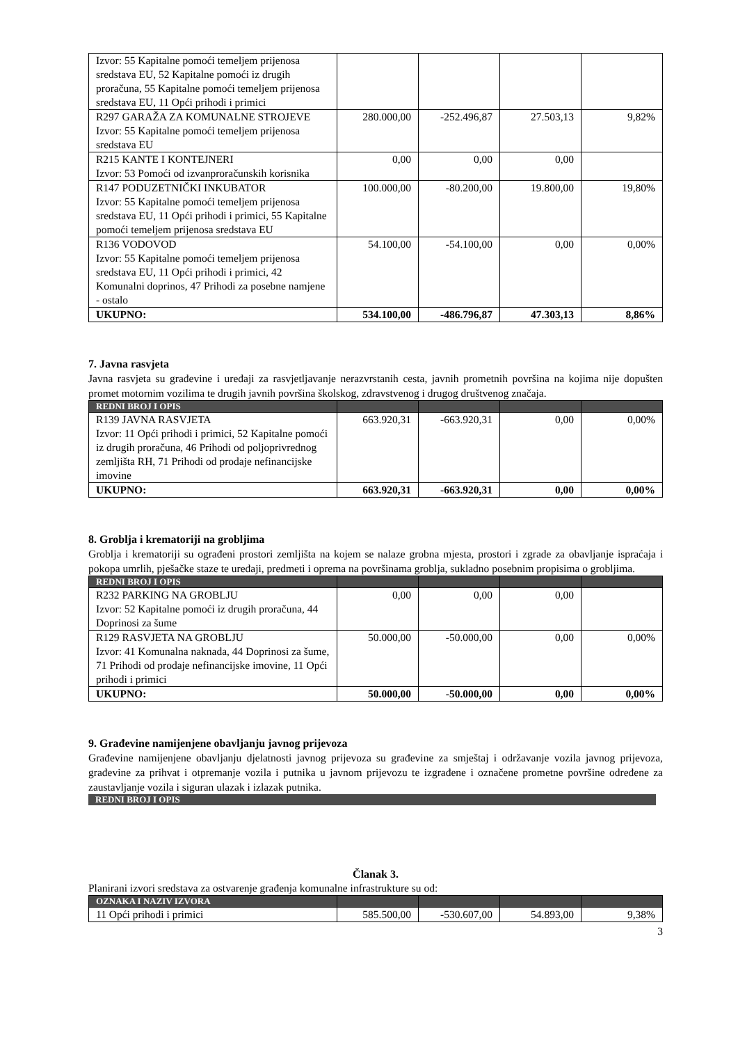| Izvor: 55 Kapitalne pomoći temeljem prijenosa sredstava EU, 52 Kapitalne pomoći iz drugih proračuna, 55 Kapitalne pomoći temeljem prijenosa sredstava EU, 11 Opći prihodi i primici | | | | |
| R297 GARAŽA ZA KOMUNALNE STROJEVE Izvor: 55 Kapitalne pomoći temeljem prijenosa sredstava EU | 280.000,00 | -252.496,87 | 27.503,13 | 9,82% |
| R215 KANTE I KONTEJNERI Izvor: 53 Pomoći od izvanproračunskih korisnika | 0,00 | 0,00 | 0,00 | |
| R147 PODUZETNIČKI INKUBATOR Izvor: 55 Kapitalne pomoći temeljem prijenosa sredstava EU, 11 Opći prihodi i primici, 55 Kapitalne pomoći temeljem prijenosa sredstava EU | 100.000,00 | -80.200,00 | 19.800,00 | 19,80% |
| R136 VODOVOD Izvor: 55 Kapitalne pomoći temeljem prijenosa sredstava EU, 11 Opći prihodi i primici, 42 Komunalni doprinos, 47 Prihodi za posebne namjene - ostalo | 54.100,00 | -54.100,00 | 0,00 | 0,00% |
| UKUPNO: | 534.100,00 | -486.796,87 | 47.303,13 | 8,86% |
7. Javna rasvjeta
Javna rasvjeta su građevine i uređaji za rasvjetljavanje nerazvrstanih cesta, javnih prometnih površina na kojima nije dopušten promet motornim vozilima te drugih javnih površina školskog, zdravstvenog i drugog društvenog značaja.
| REDNI BROJ I OPIS | | | | |
| --- | --- | --- | --- | --- |
| R139 JAVNA RASVJETA Izvor: 11 Opći prihodi i primici, 52 Kapitalne pomoći iz drugih proračuna, 46 Prihodi od poljoprivrednog zemljišta RH, 71 Prihodi od prodaje nefinancijske imovine | 663.920,31 | -663.920,31 | 0,00 | 0,00% |
| UKUPNO: | 663.920,31 | -663.920,31 | 0,00 | 0,00% |
8. Groblja i krematoriji na grobljima
Groblja i krematoriji su ograđeni prostori zemljišta na kojem se nalaze grobna mjesta, prostori i zgrade za obavljanje ispraćaja i pokopa umrlih, pješačke staze te uređaji, predmeti i oprema na površinama groblja, sukladno posebnim propisima o grobljima.
| REDNI BROJ I OPIS | | | | |
| --- | --- | --- | --- | --- |
| R232 PARKING NA GROBLJU Izvor: 52 Kapitalne pomoći iz drugih proračuna, 44 Doprinosi za šume | 0,00 | 0,00 | 0,00 | |
| R129 RASVJETA NA GROBLJU Izvor: 41 Komunalna naknada, 44 Doprinosi za šume, 71 Prihodi od prodaje nefinancijske imovine, 11 Opći prihodi i primici | 50.000,00 | -50.000,00 | 0,00 | 0,00% |
| UKUPNO: | 50.000,00 | -50.000,00 | 0,00 | 0,00% |
9. Građevine namijenjene obavljanju javnog prijevoza
Građevine namijenjene obavljanju djelatnosti javnog prijevoza su građevine za smještaj i održavanje vozila javnog prijevoza, građevine za prihvat i otpremanje vozila i putnika u javnom prijevozu te izgrađene i označene prometne površine određene za zaustavljanje vozila i siguran ulazak i izlazak putnika.
REDNI BROJ I OPIS
Članak 3.
Planirani izvori sredstava za ostvarenje građenja komunalne infrastrukture su od:
| OZNAKA I NAZIV IZVORA | | | | |
| --- | --- | --- | --- | --- |
| 11 Opći prihodi i primici | 585.500,00 | -530.607,00 | 54.893,00 | 9,38% |
3